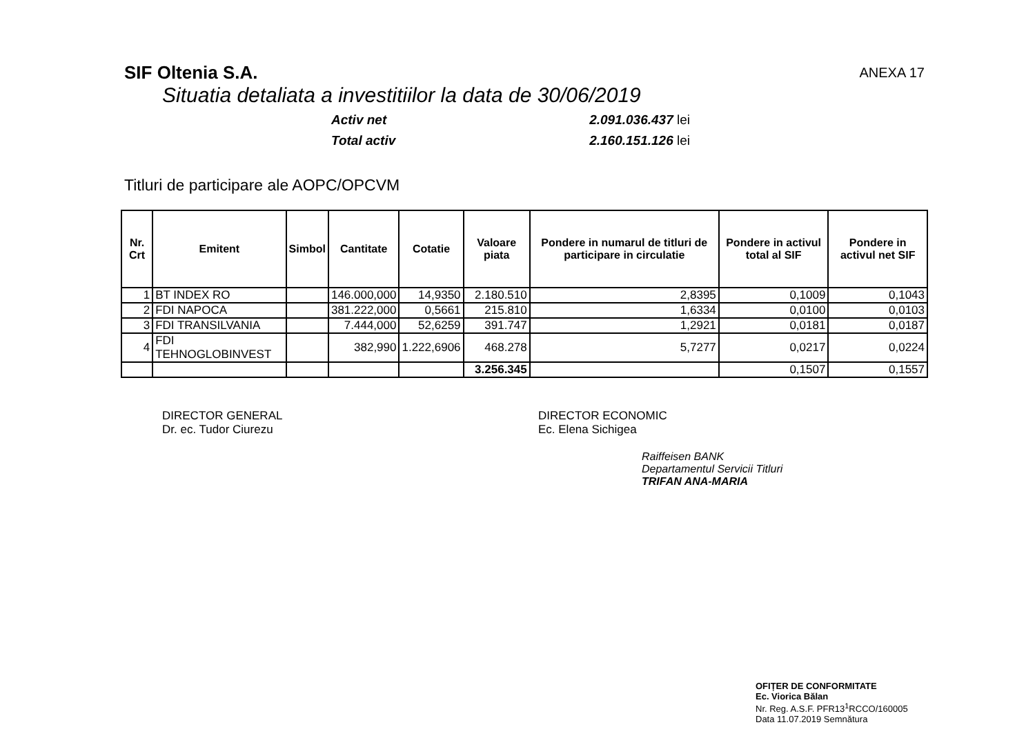SIF Oltenia S.A.
ANEXA 17
Situatia detaliata a investitiilor la data de 30/06/2019
Activ net 2.091.036.437 lei
Total activ 2.160.151.126 lei
Titluri de participare ale AOPC/OPCVM
| Nr. Crt | Emitent | Simbol | Cantitate | Cotatie | Valoare piata | Pondere in numarul de titluri de participare in circulatie | Pondere in activul total al SIF | Pondere in activul net SIF |
| --- | --- | --- | --- | --- | --- | --- | --- | --- |
| 1 | BT INDEX RO | | 146.000,000 | 14,9350 | 2.180.510 | 2,8395 | 0,1009 | 0,1043 |
| 2 | FDI NAPOCA | | 381.222,000 | 0,5661 | 215.810 | 1,6334 | 0,0100 | 0,0103 |
| 3 | FDI TRANSILVANIA | | 7.444,000 | 52,6259 | 391.747 | 1,2921 | 0,0181 | 0,0187 |
| 4 | FDI TEHNOGLOBINVEST | | 382,990 | 1.222,6906 | 468.278 | 5,7277 | 0,0217 | 0,0224 |
| | | | | | 3.256.345 | | 0,1507 | 0,1557 |
DIRECTOR GENERAL
Dr. ec. Tudor Ciurezu
DIRECTOR ECONOMIC
Ec. Elena Sichigea
Raiffeisen BANK
Departamentul Servicii Titluri
TRIFAN ANA-MARIA
OFIȚER DE CONFORMITATE
Ec. Viorica Bălan
Nr. Reg. A.S.F. PFR13<sup>1</sup>RCCO/160005
Data 11.07.2019 Semnătura